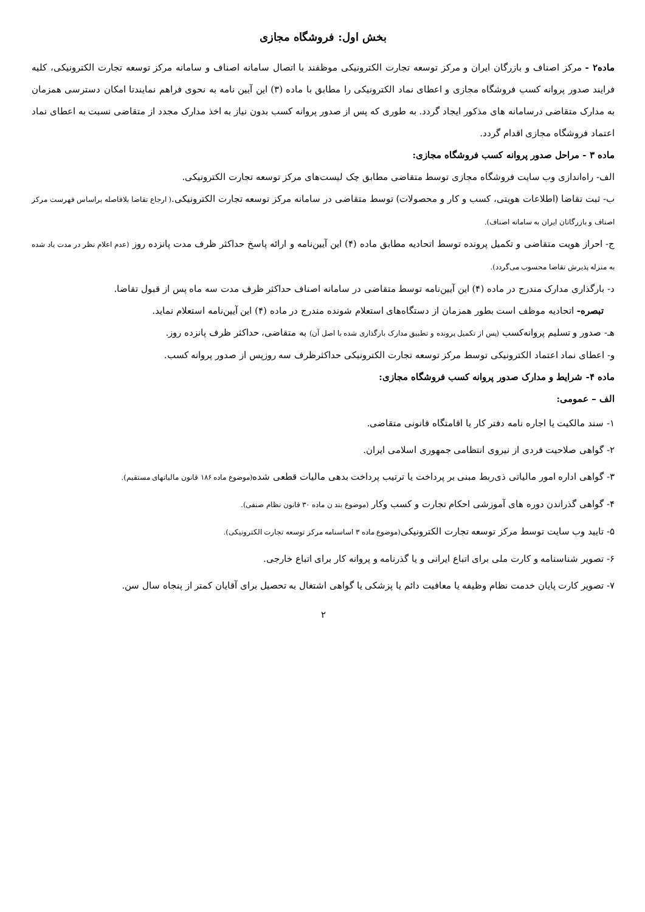بخش اول: فروشگاه مجازی
ماده۲ - مرکز اصناف و بازرگان ایران و مرکز توسعه تجارت الکترونیکی موظفند با اتصال سامانه اصناف و سامانه مرکز توسعه تجارت الکترونیکی، کلیه فرایند صدور پروانه کسب فروشگاه مجازی و اعطای نماد الکترونیکی را مطابق با ماده (۳) این آیین نامه به نحوی فراهم نمایندتا امکان دسترسی همزمان به مدارک متقاضی درسامانه های مذکور ایجاد گردد. به طوری که پس از صدور پروانه کسب بدون نیاز به اخذ مدارک مجدد از متقاضی نسبت به اعطای نماد اعتماد فروشگاه مجازی اقدام گردد.
ماده ۳ - مراحل صدور پروانه کسب فروشگاه مجازی:
الف- راه‌اندازی وب سایت فروشگاه مجازی توسط متقاضی مطابق چک لیست‌های مرکز توسعه تجارت الکترونیکی.
ب- ثبت تقاضا (اطلاعات هویتی، کسب و کار و محصولات) توسط متقاضی در سامانه مرکز توسعه تجارت الکترونیکی.( ارجاع تقاضا بلافاصله براساس فهرست مرکز اصناف و بازرگانان ایران به سامانه اصناف).
ج- احراز هویت متقاضی و تکمیل پرونده توسط اتحادیه مطابق ماده (۴) این آیین‌نامه و ارائه پاسخ حداکثر ظرف مدت پانزده روز (عدم اعلام نظر در مدت یاد شده به منزله پذیرش تقاضا محسوب می‌گردد).
د- بارگذاری مدارک مندرج در ماده (۴) این آیین‌نامه توسط متقاضی در سامانه اصناف حداکثر ظرف مدت سه ماه پس از قبول تقاضا.
تبصره- اتحادیه موظف است بطور همزمان از دستگاه‌های استعلام شونده مندرج در ماده (۴) این آیین‌نامه استعلام نماید.
هـ- صدور و تسلیم پروانه‌کسب (پس از تکمیل پرونده و تطبیق مدارک بارگذاری شده با اصل آن) به متقاضی، حداکثر ظرف پانزده روز.
و- اعطای نماد اعتماد الکترونیکی توسط مرکز توسعه تجارت الکترونیکی حداکثرظرف سه روزپس از صدور پروانه کسب.
ماده ۴- شرایط و مدارک صدور پروانه کسب فروشگاه مجازی:
الف – عمومی:
۱- سند مالکیت یا اجاره نامه دفتر کار یا اقامتگاه قانونی متقاضی.
۲- گواهی صلاحیت فردی از نیروی انتظامی جمهوری اسلامی ایران.
۳- گواهی اداره امور مالیاتی ذی‌ربط مبنی بر پرداخت یا ترتیب پرداخت بدهی مالیات قطعی شده(موضوع ماده ۱۸۶ قانون مالیاتهای مستقیم).
۴- گواهی گذراندن دوره های آموزشی احکام تجارت و کسب وکار (موضوع بند ن ماده ۳۰ قانون نظام صنفی).
۵- تایید وب سایت توسط مرکز توسعه تجارت الکترونیکی(موضوع ماده ۳ اساسنامه مرکز توسعه تجارت الکترونیکی).
۶- تصویر شناسنامه و کارت ملی برای اتباع ایرانی و یا گذرنامه و پروانه کار برای اتباع خارجی.
۷- تصویر کارت پایان خدمت نظام وظیفه یا معافیت دائم یا پزشکی یا گواهی اشتغال به تحصیل برای آقایان کمتر از پنجاه سال سن.
۲